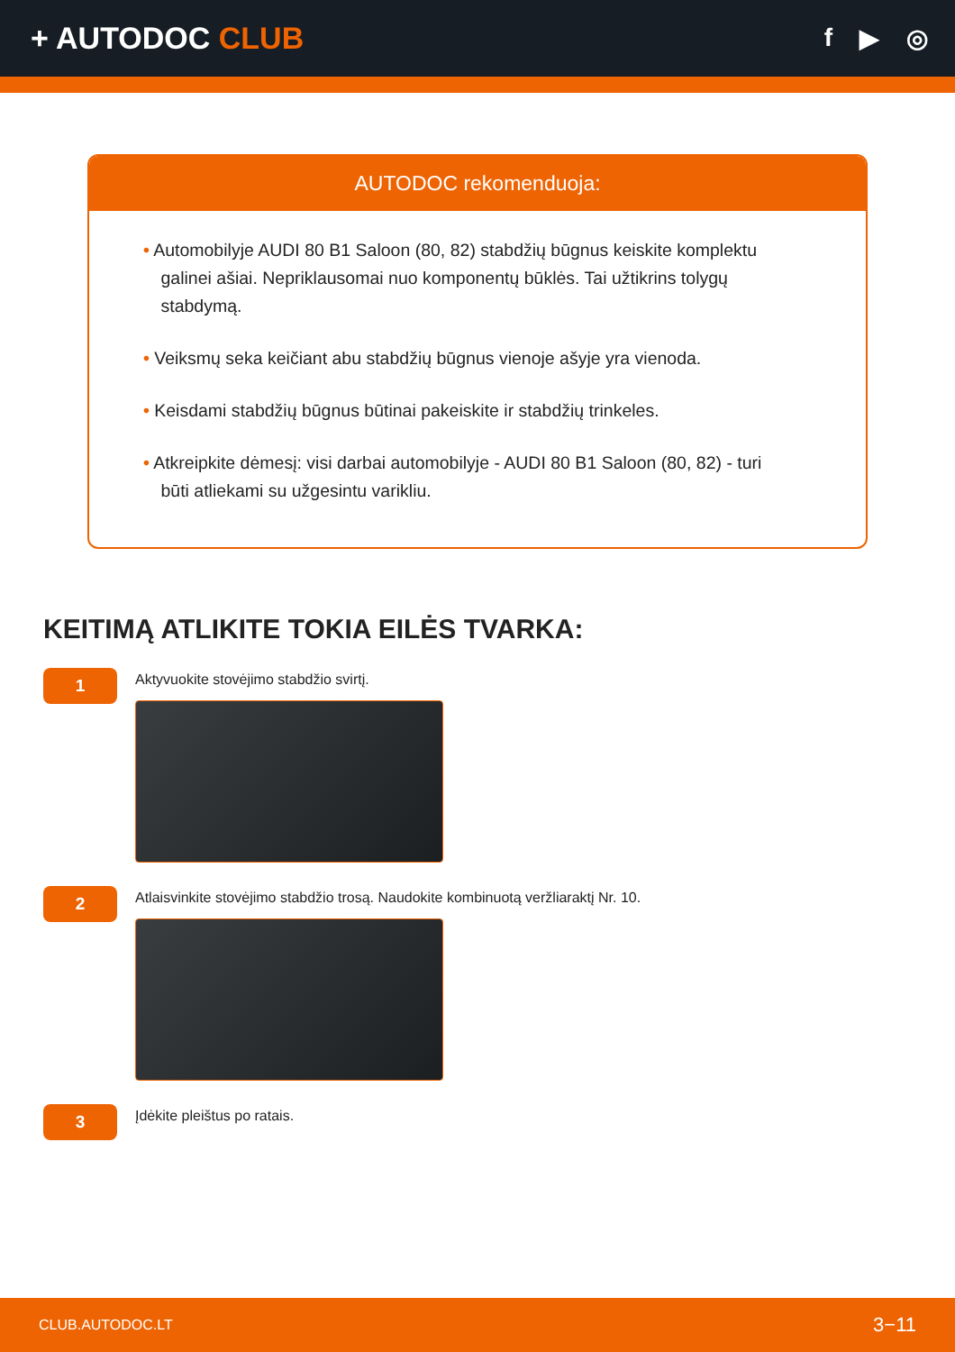+ AUTODOC CLUB
f ▶ ◎
AUTODOC rekomenduoja:
• Automobilyje AUDI 80 B1 Saloon (80, 82) stabdžių būgnus keiskite komplektu galinei ašiai. Nepriklausomai nuo komponentų būklės. Tai užtikrins tolygų stabdymą.
• Veiksmų seka keičiant abu stabdžių būgnus vienoje ašyje yra vienoda.
• Keisdami stabdžių būgnus būtinai pakeiskite ir stabdžių trinkeles.
• Atkreipkite dėmesį: visi darbai automobilyje - AUDI 80 B1 Saloon (80, 82) - turi būti atliekami su užgesintu varikliu.
KEITIMĄ ATLIKITE TOKIA EILĖS TVARKA:
1
Aktyvuokite stovėjimo stabdžio svirtį.
2
Atlaisvinkite stovėjimo stabdžio trosą. Naudokite kombinuotą veržliaraktį Nr. 10.
3
Įdėkite pleištus po ratais.
CLUB.AUTODOC.LT 3−11